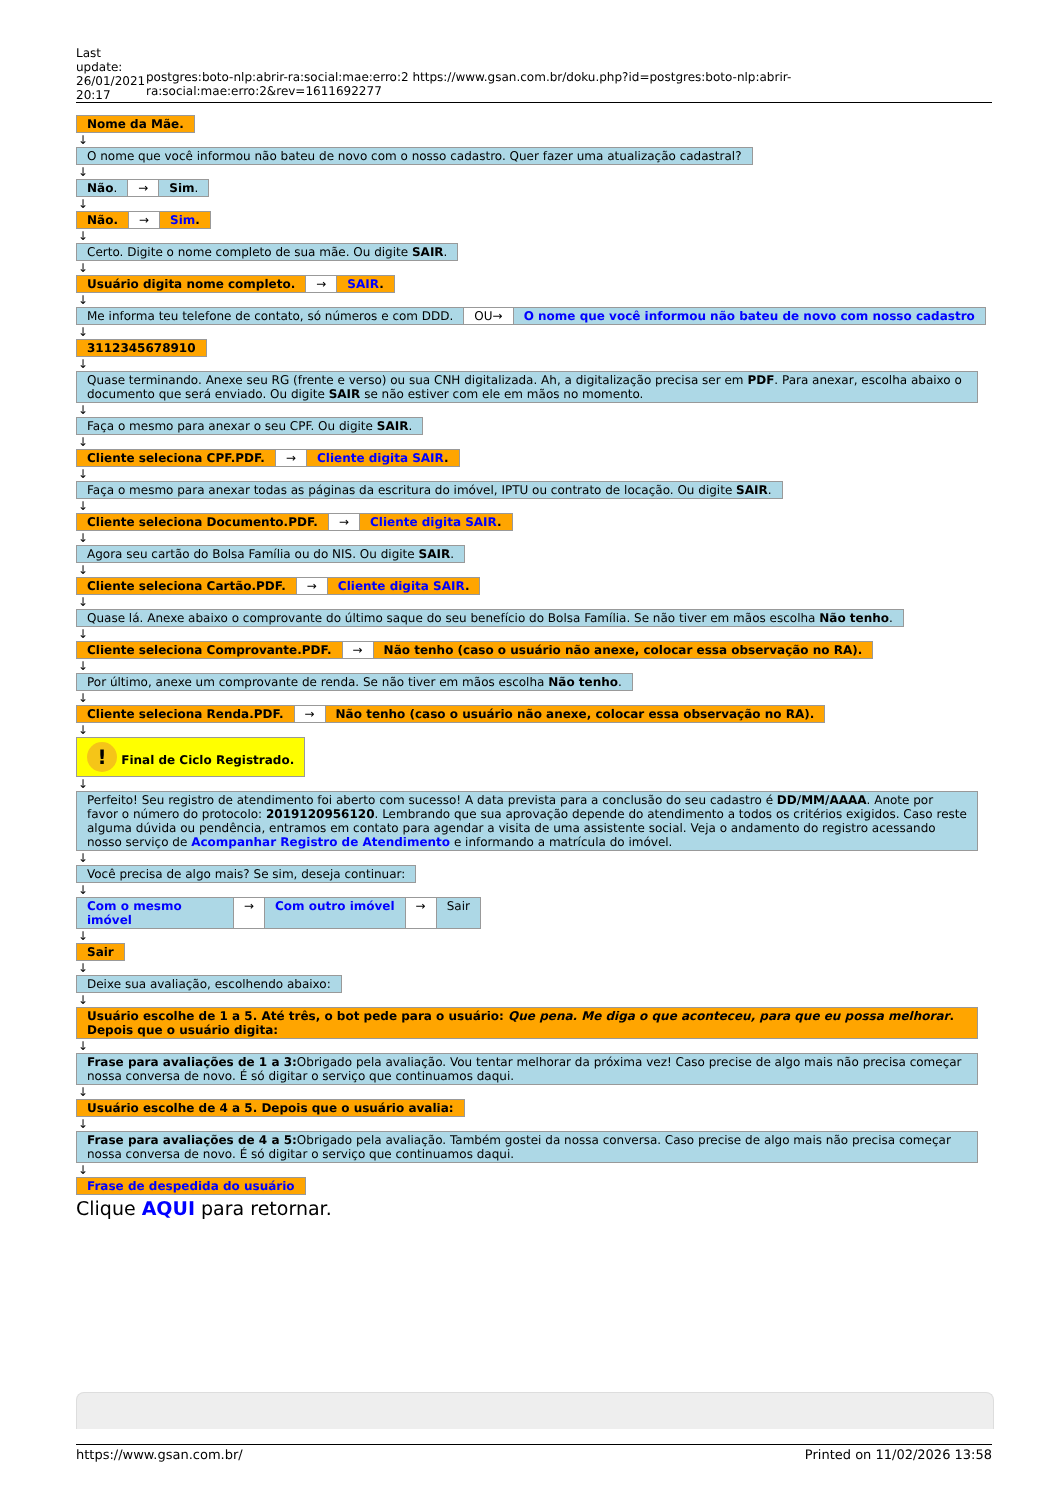Last update: 26/01/2021 20:17
postgres:boto-nlp:abrir-ra:social:mae:erro:2 https://www.gsan.com.br/doku.php?id=postgres:boto-nlp:abrir-ra:social:mae:erro:2&rev=1611692277
| Nome da Mãe. |
↓
| O nome que você informou não bateu de novo com o nosso cadastro. Quer fazer uma atualização cadastral? |
↓
| Não . | → | Sim . |
↓
| Não. | → | Sim . |
↓
| Certo. Digite o nome completo de sua mãe. Ou digite SAIR . |
↓
| Usuário digita nome completo. | → | SAIR . |
↓
| Me informa teu telefone de contato, só números e com DDD. | OU→ | O nome que você informou não bateu de novo com nosso cadastro |
↓
| 3112345678910 |
↓
| Quase terminando. Anexe seu RG (frente e verso) ou sua CNH digitalizada. Ah, a digitalização precisa ser em PDF . Para anexar, escolha abaixo o documento que será enviado. Ou digite SAIR se não estiver com ele em mãos no momento. |
↓
| Faça o mesmo para anexar o seu CPF. Ou digite SAIR . |
↓
| Cliente seleciona CPF.PDF. | → | Cliente digita SAIR . |
↓
| Faça o mesmo para anexar todas as páginas da escritura do imóvel, IPTU ou contrato de locação. Ou digite SAIR . |
↓
| Cliente seleciona Documento.PDF. | → | Cliente digita SAIR . |
↓
| Agora seu cartão do Bolsa Família ou do NIS. Ou digite SAIR . |
↓
| Cliente seleciona Cartão.PDF. | → | Cliente digita SAIR . |
↓
| Quase lá. Anexe abaixo o comprovante do último saque do seu benefício do Bolsa Família. Se não tiver em mãos escolha Não tenho . |
↓
| Cliente seleciona Comprovante.PDF. | → | Não tenho (caso o usuário não anexe, colocar essa observação no RA). |
↓
| Por último, anexe um comprovante de renda. Se não tiver em mãos escolha Não tenho . |
↓
| Cliente seleciona Renda.PDF. | → | Não tenho (caso o usuário não anexe, colocar essa observação no RA). |
↓
| ! Final de Ciclo Registrado. |
↓
| Perfeito! Seu registro de atendimento foi aberto com sucesso! A data prevista para a conclusão do seu cadastro é DD/MM/AAAA . Anote por favor o número do protocolo: 2019120956120 . Lembrando que sua aprovação depende do atendimento a todos os critérios exigidos. Caso reste alguma dúvida ou pendência, entramos em contato para agendar a visita de uma assistente social. Veja o andamento do registro acessando nosso serviço de Acompanhar Registro de Atendimento e informando a matrícula do imóvel. |
↓
| Você precisa de algo mais? Se sim, deseja continuar: |
↓
| Com o mesmo imóvel | → | Com outro imóvel | → | Sair |
↓
| Sair |
↓
| Deixe sua avaliação, escolhendo abaixo: |
↓
| Usuário escolhe de 1 a 5. Até três, o bot pede para o usuário: Que pena. Me diga o que aconteceu, para que eu possa melhorar . Depois que o usuário digita: |
↓
| Frase para avaliações de 1 a 3: Obrigado pela avaliação. Vou tentar melhorar da próxima vez! Caso precise de algo mais não precisa começar nossa conversa de novo. É só digitar o serviço que continuamos daqui. |
↓
| Usuário escolhe de 4 a 5. Depois que o usuário avalia: |
↓
| Frase para avaliações de 4 a 5: Obrigado pela avaliação. Também gostei da nossa conversa. Caso precise de algo mais não precisa começar nossa conversa de novo. É só digitar o serviço que continuamos daqui. |
↓
| Frase de despedida do usuário |
Clique AQUI para retornar.
https://www.gsan.com.br/ Printed on 11/02/2026 13:58